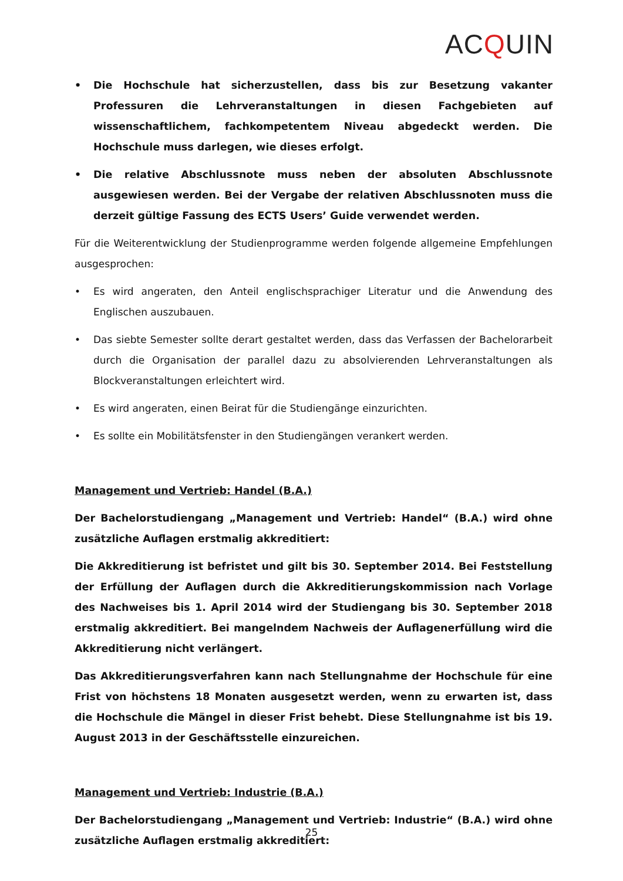ACQUIN
• Die Hochschule hat sicherzustellen, dass bis zur Besetzung vakanter Professuren die Lehrveranstaltungen in diesen Fachgebieten auf wissenschaftlichem, fachkompetentem Niveau abgedeckt werden. Die Hochschule muss darlegen, wie dieses erfolgt.
• Die relative Abschlussnote muss neben der absoluten Abschlussnote ausgewiesen werden. Bei der Vergabe der relativen Abschlussnoten muss die derzeit gültige Fassung des ECTS Users’ Guide verwendet werden.
Für die Weiterentwicklung der Studienprogramme werden folgende allgemeine Empfehlungen ausgesprochen:
• Es wird angeraten, den Anteil englischsprachiger Literatur und die Anwendung des Englischen auszubauen.
• Das siebte Semester sollte derart gestaltet werden, dass das Verfassen der Bachelorarbeit durch die Organisation der parallel dazu zu absolvierenden Lehrveranstaltungen als Blockveranstaltungen erleichtert wird.
• Es wird angeraten, einen Beirat für die Studiengänge einzurichten.
• Es sollte ein Mobilitätsfenster in den Studiengängen verankert werden.
Management und Vertrieb: Handel (B.A.)
Der Bachelorstudiengang „Management und Vertrieb: Handel“ (B.A.) wird ohne zusätzliche Auflagen erstmalig akkreditiert:
Die Akkreditierung ist befristet und gilt bis 30. September 2014. Bei Feststellung der Erfüllung der Auflagen durch die Akkreditierungskommission nach Vorlage des Nachweises bis 1. April 2014 wird der Studiengang bis 30. September 2018 erstmalig akkreditiert. Bei mangelndem Nachweis der Auflagenerfüllung wird die Akkreditierung nicht verlängert.
Das Akkreditierungsverfahren kann nach Stellungnahme der Hochschule für eine Frist von höchstens 18 Monaten ausgesetzt werden, wenn zu erwarten ist, dass die Hochschule die Mängel in dieser Frist behebt. Diese Stellungnahme ist bis 19. August 2013 in der Geschäftsstelle einzureichen.
Management und Vertrieb: Industrie (B.A.)
Der Bachelorstudiengang „Management und Vertrieb: Industrie“ (B.A.) wird ohne zusätzliche Auflagen erstmalig akkreditiert:
25